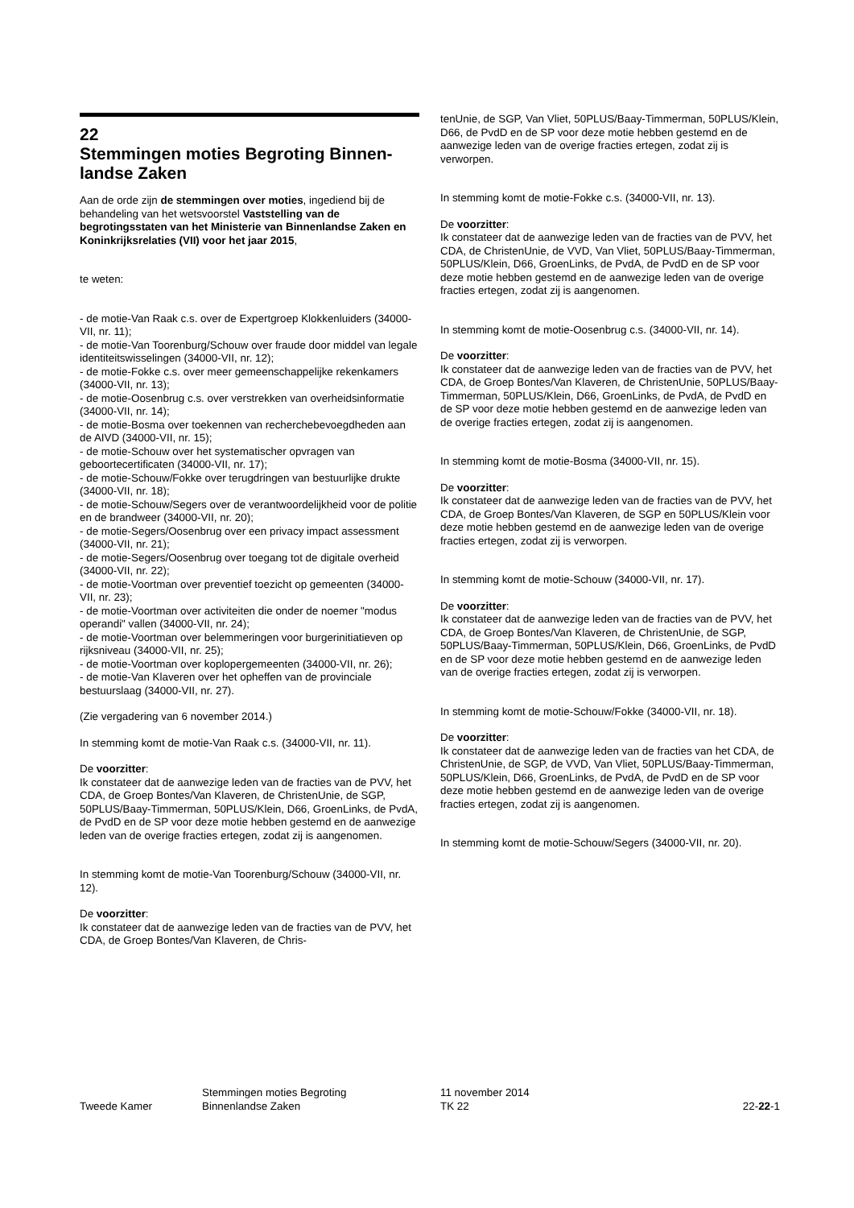22
Stemmingen moties Begroting Binnen-landse Zaken
Aan de orde zijn de stemmingen over moties, ingediend bij de behandeling van het wetsvoorstel Vaststelling van de begrotingsstaten van het Ministerie van Binnenlandse Zaken en Koninkrijksrelaties (VII) voor het jaar 2015,
te weten:
- de motie-Van Raak c.s. over de Expertgroep Klokkenluiders (34000-VII, nr. 11);
- de motie-Van Toorenburg/Schouw over fraude door middel van legale identiteitswisselingen (34000-VII, nr. 12);
- de motie-Fokke c.s. over meer gemeenschappelijke rekenkamers (34000-VII, nr. 13);
- de motie-Oosenbrug c.s. over verstrekken van overheidsinformatie (34000-VII, nr. 14);
- de motie-Bosma over toekennen van recherchebevoegdheden aan de AIVD (34000-VII, nr. 15);
- de motie-Schouw over het systematischer opvragen van geboortecertificaten (34000-VII, nr. 17);
- de motie-Schouw/Fokke over terugdringen van bestuurlijke drukte (34000-VII, nr. 18);
- de motie-Schouw/Segers over de verantwoordelijkheid voor de politie en de brandweer (34000-VII, nr. 20);
- de motie-Segers/Oosenbrug over een privacy impact assessment (34000-VII, nr. 21);
- de motie-Segers/Oosenbrug over toegang tot de digitale overheid (34000-VII, nr. 22);
- de motie-Voortman over preventief toezicht op gemeenten (34000-VII, nr. 23);
- de motie-Voortman over activiteiten die onder de noemer "modus operandi" vallen (34000-VII, nr. 24);
- de motie-Voortman over belemmeringen voor burgerinitiatieven op rijksniveau (34000-VII, nr. 25);
- de motie-Voortman over koplopergemeenten (34000-VII, nr. 26);
- de motie-Van Klaveren over het opheffen van de provinciale bestuurslaag (34000-VII, nr. 27).
(Zie vergadering van 6 november 2014.)
In stemming komt de motie-Van Raak c.s. (34000-VII, nr. 11).
De voorzitter:
Ik constateer dat de aanwezige leden van de fracties van de PVV, het CDA, de Groep Bontes/Van Klaveren, de ChristenUnie, de SGP, 50PLUS/Baay-Timmerman, 50PLUS/Klein, D66, GroenLinks, de PvdA, de PvdD en de SP voor deze motie hebben gestemd en de aanwezige leden van de overige fracties ertegen, zodat zij is aangenomen.
In stemming komt de motie-Van Toorenburg/Schouw (34000-VII, nr. 12).
De voorzitter:
Ik constateer dat de aanwezige leden van de fracties van de PVV, het CDA, de Groep Bontes/Van Klaveren, de Chris-
tenUnie, de SGP, Van Vliet, 50PLUS/Baay-Timmerman, 50PLUS/Klein, D66, de PvdD en de SP voor deze motie hebben gestemd en de aanwezige leden van de overige fracties ertegen, zodat zij is verworpen.
In stemming komt de motie-Fokke c.s. (34000-VII, nr. 13).
De voorzitter:
Ik constateer dat de aanwezige leden van de fracties van de PVV, het CDA, de ChristenUnie, de VVD, Van Vliet, 50PLUS/Baay-Timmerman, 50PLUS/Klein, D66, GroenLinks, de PvdA, de PvdD en de SP voor deze motie hebben gestemd en de aanwezige leden van de overige fracties ertegen, zodat zij is aangenomen.
In stemming komt de motie-Oosenbrug c.s. (34000-VII, nr. 14).
De voorzitter:
Ik constateer dat de aanwezige leden van de fracties van de PVV, het CDA, de Groep Bontes/Van Klaveren, de ChristenUnie, 50PLUS/Baay-Timmerman, 50PLUS/Klein, D66, GroenLinks, de PvdA, de PvdD en de SP voor deze motie hebben gestemd en de aanwezige leden van de overige fracties ertegen, zodat zij is aangenomen.
In stemming komt de motie-Bosma (34000-VII, nr. 15).
De voorzitter:
Ik constateer dat de aanwezige leden van de fracties van de PVV, het CDA, de Groep Bontes/Van Klaveren, de SGP en 50PLUS/Klein voor deze motie hebben gestemd en de aanwezige leden van de overige fracties ertegen, zodat zij is verworpen.
In stemming komt de motie-Schouw (34000-VII, nr. 17).
De voorzitter:
Ik constateer dat de aanwezige leden van de fracties van de PVV, het CDA, de Groep Bontes/Van Klaveren, de ChristenUnie, de SGP, 50PLUS/Baay-Timmerman, 50PLUS/Klein, D66, GroenLinks, de PvdD en de SP voor deze motie hebben gestemd en de aanwezige leden van de overige fracties ertegen, zodat zij is verworpen.
In stemming komt de motie-Schouw/Fokke (34000-VII, nr. 18).
De voorzitter:
Ik constateer dat de aanwezige leden van de fracties van het CDA, de ChristenUnie, de SGP, de VVD, Van Vliet, 50PLUS/Baay-Timmerman, 50PLUS/Klein, D66, GroenLinks, de PvdA, de PvdD en de SP voor deze motie hebben gestemd en de aanwezige leden van de overige fracties ertegen, zodat zij is aangenomen.
In stemming komt de motie-Schouw/Segers (34000-VII, nr. 20).
Tweede Kamer
Stemmingen moties Begroting
Binnenlandse Zaken
11 november 2014
TK 22
22-22-1